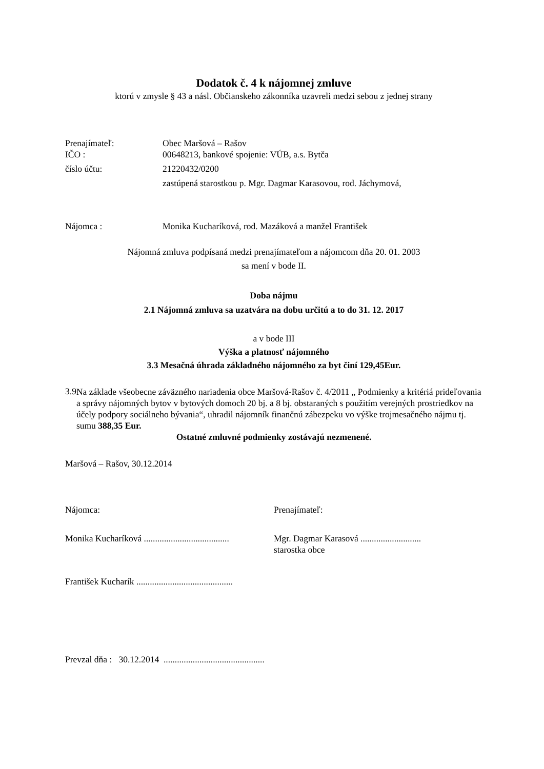Dodatok č. 4 k nájomnej zmluve
ktorú v zmysle § 43 a násl. Občianskeho zákonníka uzavreli medzi sebou z jednej strany
Prenajímateľ: Obec Maršová – Rašov
IČO : 00648213, bankové spojenie: VÚB, a.s. Bytča
číslo účtu: 21220432/0200
zastúpená starostkou p. Mgr. Dagmar Karasovou, rod. Jáchymová,
Nájomca : Monika Kucharíková, rod. Mazáková a manžel František
Nájomná zmluva podpísaná medzi prenajímateľom a nájomcom dňa 20. 01. 2003
sa mení v bode II.
Doba nájmu
2.1 Nájomná zmluva sa uzatvára na dobu určitú a to do 31. 12. 2017
a v bode III
Výška a platnosť nájomného
3.3 Mesačná úhrada základného nájomného za byt činí 129,45Eur.
3.9
Na základe všeobecne záväzného nariadenia obce Maršová-Rašov č. 4/2011 „ Podmienky a kritériá prideľovania a správy nájomných bytov v bytových domoch 20 bj. a 8 bj. obstaraných s použitím verejných prostriedkov na účely podpory sociálneho bývania“, uhradil nájomník finančnú zábezpeku vo výške trojmesačného nájmu tj. sumu 388,35 Eur.
Ostatné zmluvné podmienky zostávajú nezmenené.
Maršová – Rašov, 30.12.2014
Nájomca: Prenajímateľ:
Monika Kucharíková ......................................
Mgr. Dagmar Karasová ...........................
starostka obce
František Kucharík ...........................................
Prevzal dňa : 30.12.2014 .............................................